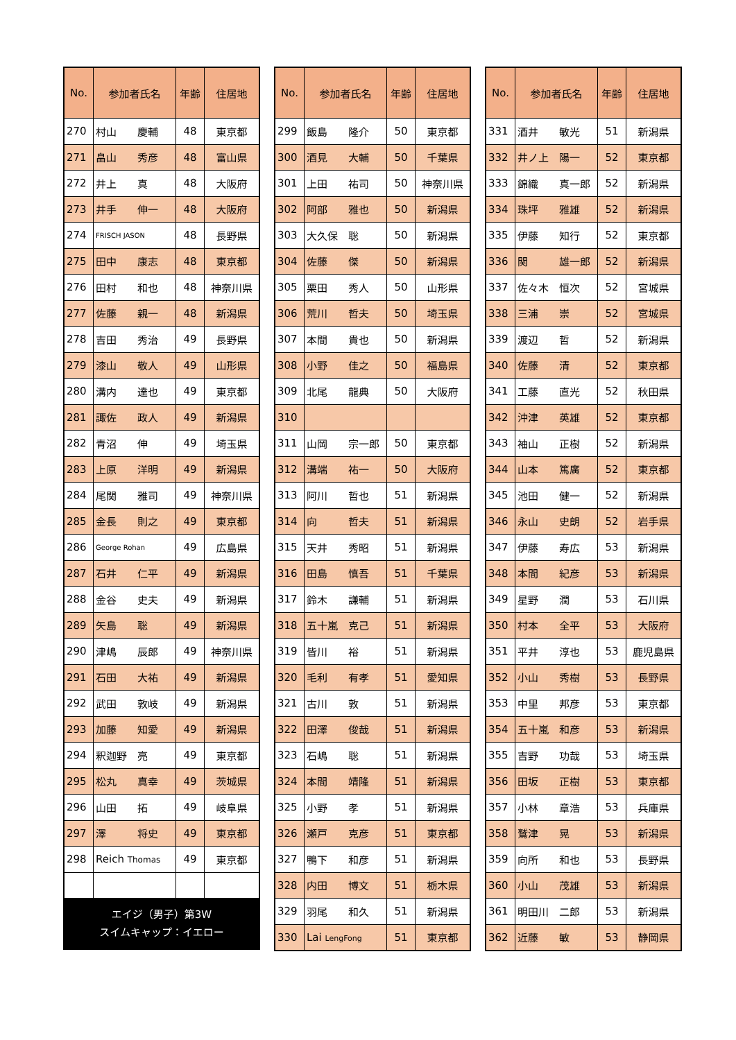| No. | 参加者氏名 | 年齢 | 住居地 |
| --- | --- | --- | --- |
| 270 | 村山 慶輔 | 48 | 東京都 |
| 271 | 畠山 秀彦 | 48 | 富山県 |
| 272 | 井上 真 | 48 | 大阪府 |
| 273 | 井手 伸一 | 48 | 大阪府 |
| 274 | FRISCH JASON | 48 | 長野県 |
| 275 | 田中 康志 | 48 | 東京都 |
| 276 | 田村 和也 | 48 | 神奈川県 |
| 277 | 佐藤 親一 | 48 | 新潟県 |
| 278 | 吉田 秀治 | 49 | 長野県 |
| 279 | 漆山 敬人 | 49 | 山形県 |
| 280 | 溝内 達也 | 49 | 東京都 |
| 281 | 諏佐 政人 | 49 | 新潟県 |
| 282 | 青沼 伸 | 49 | 埼玉県 |
| 283 | 上原 洋明 | 49 | 新潟県 |
| 284 | 尾関 雅司 | 49 | 神奈川県 |
| 285 | 金長 則之 | 49 | 東京都 |
| 286 | George Rohan | 49 | 広島県 |
| 287 | 石井 仁平 | 49 | 新潟県 |
| 288 | 金谷 史夫 | 49 | 新潟県 |
| 289 | 矢島 聡 | 49 | 新潟県 |
| 290 | 津嶋 辰郎 | 49 | 神奈川県 |
| 291 | 石田 大祐 | 49 | 新潟県 |
| 292 | 武田 敦岐 | 49 | 新潟県 |
| 293 | 加藤 知愛 | 49 | 新潟県 |
| 294 | 釈迦野 亮 | 49 | 東京都 |
| 295 | 松丸 真幸 | 49 | 茨城県 |
| 296 | 山田 拓 | 49 | 岐阜県 |
| 297 | 澤 将史 | 49 | 東京都 |
| 298 | Reich Thomas | 49 | 東京都 |
| エイジ（男子）第3W スイムキャップ：イエロー | | | |
| No. | 参加者氏名 | 年齢 | 住居地 |
| --- | --- | --- | --- |
| 299 | 飯島 隆介 | 50 | 東京都 |
| 300 | 酒見 大輔 | 50 | 千葉県 |
| 301 | 上田 祐司 | 50 | 神奈川県 |
| 302 | 阿部 雅也 | 50 | 新潟県 |
| 303 | 大久保 聡 | 50 | 新潟県 |
| 304 | 佐藤 傑 | 50 | 新潟県 |
| 305 | 栗田 秀人 | 50 | 山形県 |
| 306 | 荒川 哲夫 | 50 | 埼玉県 |
| 307 | 本間 貴也 | 50 | 新潟県 |
| 308 | 小野 佳之 | 50 | 福島県 |
| 309 | 北尾 龍典 | 50 | 大阪府 |
| 310 | | | |
| 311 | 山岡 宗一郎 | 50 | 東京都 |
| 312 | 溝端 祐一 | 50 | 大阪府 |
| 313 | 阿川 哲也 | 51 | 新潟県 |
| 314 | 向 哲夫 | 51 | 新潟県 |
| 315 | 天井 秀昭 | 51 | 新潟県 |
| 316 | 田島 慎吾 | 51 | 千葉県 |
| 317 | 鈴木 謙輔 | 51 | 新潟県 |
| 318 | 五十嵐 克己 | 51 | 新潟県 |
| 319 | 皆川 裕 | 51 | 新潟県 |
| 320 | 毛利 有孝 | 51 | 愛知県 |
| 321 | 古川 敦 | 51 | 新潟県 |
| 322 | 田澤 俊哉 | 51 | 新潟県 |
| 323 | 石嶋 聡 | 51 | 新潟県 |
| 324 | 本間 靖隆 | 51 | 新潟県 |
| 325 | 小野 孝 | 51 | 新潟県 |
| 326 | 瀬戸 克彦 | 51 | 東京都 |
| 327 | 鴨下 和彦 | 51 | 新潟県 |
| 328 | 内田 博文 | 51 | 栃木県 |
| 329 | 羽尾 和久 | 51 | 新潟県 |
| 330 | Lai LengFong | 51 | 東京都 |
| No. | 参加者氏名 | 年齢 | 住居地 |
| --- | --- | --- | --- |
| 331 | 酒井 敏光 | 51 | 新潟県 |
| 332 | 井ノ上 陽一 | 52 | 東京都 |
| 333 | 錦織 真一郎 | 52 | 新潟県 |
| 334 | 珠坪 雅雄 | 52 | 新潟県 |
| 335 | 伊藤 知行 | 52 | 東京都 |
| 336 | 関 雄一郎 | 52 | 新潟県 |
| 337 | 佐々木 恒次 | 52 | 宮城県 |
| 338 | 三浦 崇 | 52 | 宮城県 |
| 339 | 渡辺 哲 | 52 | 新潟県 |
| 340 | 佐藤 清 | 52 | 東京都 |
| 341 | 工藤 直光 | 52 | 秋田県 |
| 342 | 沖津 英雄 | 52 | 東京都 |
| 343 | 袖山 正樹 | 52 | 新潟県 |
| 344 | 山本 篤廣 | 52 | 東京都 |
| 345 | 池田 健一 | 52 | 新潟県 |
| 346 | 永山 史朗 | 52 | 岩手県 |
| 347 | 伊藤 寿広 | 53 | 新潟県 |
| 348 | 本間 紀彦 | 53 | 新潟県 |
| 349 | 星野 潤 | 53 | 石川県 |
| 350 | 村本 全平 | 53 | 大阪府 |
| 351 | 平井 淳也 | 53 | 鹿児島県 |
| 352 | 小山 秀樹 | 53 | 長野県 |
| 353 | 中里 邦彦 | 53 | 東京都 |
| 354 | 五十嵐 和彦 | 53 | 新潟県 |
| 355 | 吉野 功哉 | 53 | 埼玉県 |
| 356 | 田坂 正樹 | 53 | 東京都 |
| 357 | 小林 章浩 | 53 | 兵庫県 |
| 358 | 鷲津 晃 | 53 | 新潟県 |
| 359 | 向所 和也 | 53 | 長野県 |
| 360 | 小山 茂雄 | 53 | 新潟県 |
| 361 | 明田川 二郎 | 53 | 新潟県 |
| 362 | 近藤 敏 | 53 | 静岡県 |